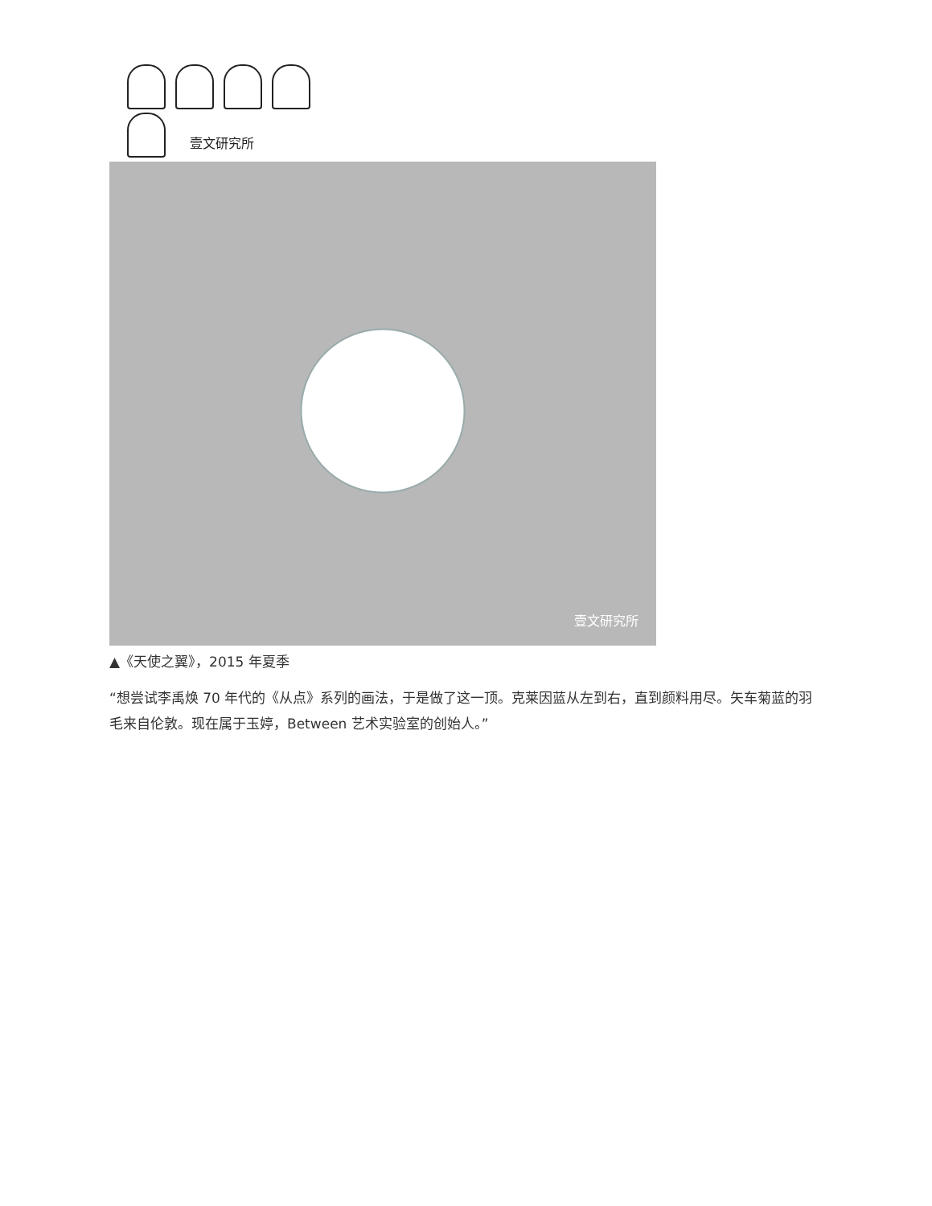壹文研究所
壹文研究所
▲《天使之翼》，2015 年夏季
“想尝试李禹焕 70 年代的《从点》系列的画法，于是做了这一顶。克莱因蓝从左到右，直到颜料用尽。矢车菊蓝的羽毛来自伦敦。现在属于玉婷，Between 艺术实验室的创始人。”